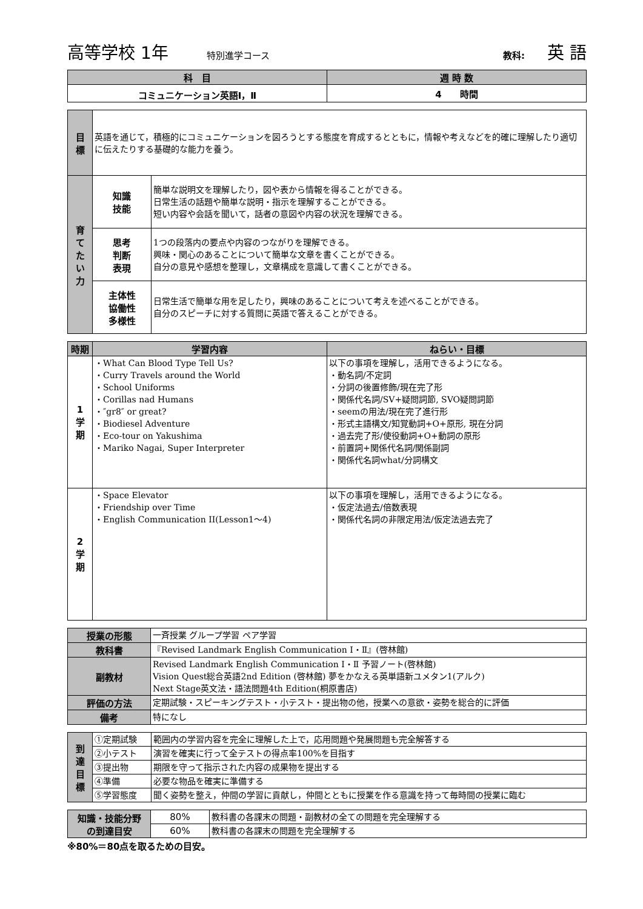高等学校 1年 特別進学コース 教科: 英 語
| 科 目 | 週 時 数 |
| --- | --- |
| コミュニケーション英語Ⅰ，Ⅱ | 4 時間 |
| 目 標 | 英語を通じて，積極的にコミュニケーションを図ろうとする態度を育成するとともに，情報や考えなどを的確に理解したり適切に伝えたりする基礎的な能力を養う。 | |
| 育 て た い 力 | 知識 技能 | 簡単な説明文を理解したり，図や表から情報を得ることができる。 日常生活の話題や簡単な説明・指示を理解することができる。 短い内容や会話を聞いて，話者の意図や内容の状況を理解できる。 |
| | 思考 判断 表現 | 1つの段落内の要点や内容のつながりを理解できる。 興味・関心のあることについて簡単な文章を書くことができる。 自分の意見や感想を整理し，文章構成を意識して書くことができる。 |
| | 主体性 協働性 多様性 | 日常生活で簡単な用を足したり，興味のあることについて考えを述べることができる。 自分のスピーチに対する質問に英語で答えることができる。 |
| 時期 | 学習内容 | ねらい・目標 |
| --- | --- | --- |
| 1 学 期 | ・What Can Blood Type Tell Us? ・Curry Travels around the World ・School Uniforms ・Corillas nad Humans ・″gr8″ or great? ・Biodiesel Adventure ・Eco-tour on Yakushima ・Mariko Nagai, Super Interpreter | 以下の事項を理解し，活用できるようになる。 ・動名詞/不定詞 ・分詞の後置修飾/現在完了形 ・関係代名詞/SV+疑問詞節, SVO疑問詞節 ・seemの用法/現在完了進行形 ・形式主語構文/知覚動詞+O+原形, 現在分詞 ・過去完了形/使役動詞+O+動詞の原形 ・前置詞+関係代名詞/関係副詞 ・関係代名詞what/分詞構文 |
| 2 学 期 | ・Space Elevator ・Friendship over Time ・English Communication II(Lesson1～4) | 以下の事項を理解し，活用できるようになる。 ・仮定法過去/倍数表現 ・関係代名詞の非限定用法/仮定法過去完了 |
| 授業の形態 | 一斉授業 グループ学習 ペア学習 |
| 教科書 | 『Revised Landmark English Communication Ⅰ・Ⅱ』(啓林館) |
| 副教材 | Revised Landmark English Communication Ⅰ・Ⅱ 予習ノート(啓林館) Vision Quest総合英語2nd Edition (啓林館) 夢をかなえる英単語新ユメタン1(アルク) Next Stage英文法・語法問題4th Edition(桐原書店) |
| 評価の方法 | 定期試験・スピーキングテスト・小テスト・提出物の他，授業への意欲・姿勢を総合的に評価 |
| 備考 | 特になし |
| 到 達 目 標 | ①定期試験 | 範囲内の学習内容を完全に理解した上で，応用問題や発展問題も完全解答する |
| | ②小テスト | 演習を確実に行って全テストの得点率100%を目指す |
| | ③提出物 | 期限を守って指示された内容の成果物を提出する |
| | ④準備 | 必要な物品を確実に準備する |
| | ⑤学習態度 | 聞く姿勢を整え，仲間の学習に貢献し，仲間とともに授業を作る意識を持って毎時間の授業に臨む |
| 知識・技能分野 の到達目安 | 80% | 教科書の各課末の問題・副教材の全ての問題を完全理解する |
| | 60% | 教科書の各課末の問題を完全理解する |
※80%＝80点を取るための目安。